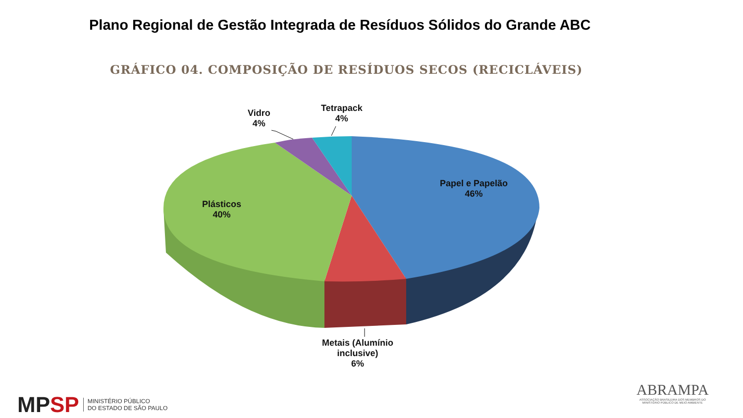Plano Regional de Gestão Integrada de Resíduos Sólidos do Grande ABC
GRÁFICO 04. COMPOSIÇÃO DE RESÍDUOS SECOS (RECICLÁVEIS)
Vidro
4%
Tetrapack
4%
Papel e Papelão
46%
Plásticos
40%
Metais (Alumínio
inclusive)
6%
MP SP MINISTÉRIO PÚBLICO
DO ESTADO DE SÃO PAULO
ABRAMPA
ASSOCIAÇÃO BRASILEIRA DOS MEMBROS DO
MINISTÉRIO PÚBLICO DE MEIO AMBIENTE